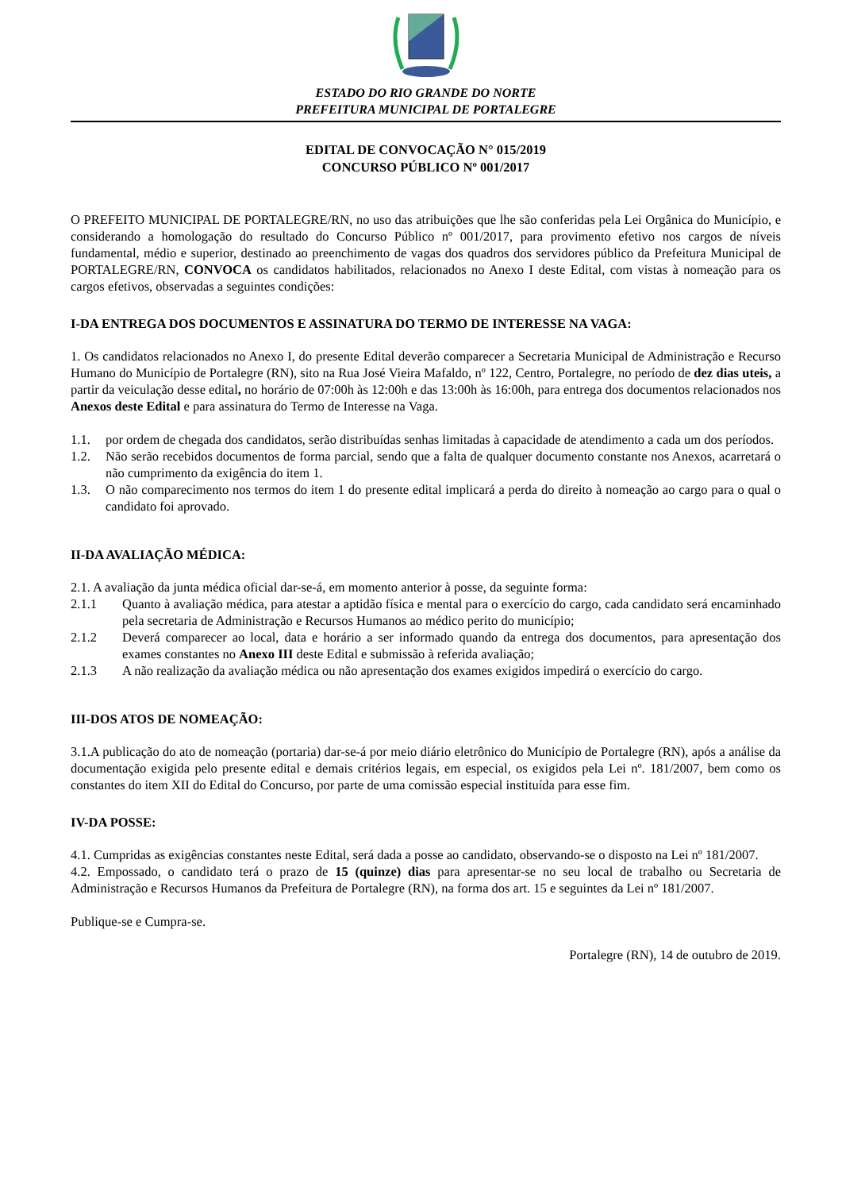ESTADO DO RIO GRANDE DO NORTE
PREFEITURA MUNICIPAL DE PORTALEGRE
EDITAL DE CONVOCAÇÃO N° 015/2019
CONCURSO PÚBLICO Nº 001/2017
O PREFEITO MUNICIPAL DE PORTALEGRE/RN, no uso das atribuições que lhe são conferidas pela Lei Orgânica do Município, e considerando a homologação do resultado do Concurso Público nº 001/2017, para provimento efetivo nos cargos de níveis fundamental, médio e superior, destinado ao preenchimento de vagas dos quadros dos servidores público da Prefeitura Municipal de PORTALEGRE/RN, CONVOCA os candidatos habilitados, relacionados no Anexo I deste Edital, com vistas à nomeação para os cargos efetivos, observadas a seguintes condições:
I-DA ENTREGA DOS DOCUMENTOS E ASSINATURA DO TERMO DE INTERESSE NA VAGA:
1. Os candidatos relacionados no Anexo I, do presente Edital deverão comparecer a Secretaria Municipal de Administração e Recurso Humano do Município de Portalegre (RN), sito na Rua José Vieira Mafaldo, nº 122, Centro, Portalegre, no período de dez dias uteis, a partir da veiculação desse edital, no horário de 07:00h às 12:00h e das 13:00h às 16:00h, para entrega dos documentos relacionados nos Anexos deste Edital e para assinatura do Termo de Interesse na Vaga.
1.1. por ordem de chegada dos candidatos, serão distribuídas senhas limitadas à capacidade de atendimento a cada um dos períodos.
1.2. Não serão recebidos documentos de forma parcial, sendo que a falta de qualquer documento constante nos Anexos, acarretará o não cumprimento da exigência do item 1.
1.3. O não comparecimento nos termos do item 1 do presente edital implicará a perda do direito à nomeação ao cargo para o qual o candidato foi aprovado.
II-DA AVALIAÇÃO MÉDICA:
2.1. A avaliação da junta médica oficial dar-se-á, em momento anterior à posse, da seguinte forma:
2.1.1 Quanto à avaliação médica, para atestar a aptidão física e mental para o exercício do cargo, cada candidato será encaminhado pela secretaria de Administração e Recursos Humanos ao médico perito do município;
2.1.2 Deverá comparecer ao local, data e horário a ser informado quando da entrega dos documentos, para apresentação dos exames constantes no Anexo III deste Edital e submissão à referida avaliação;
2.1.3 A não realização da avaliação médica ou não apresentação dos exames exigidos impedirá o exercício do cargo.
III-DOS ATOS DE NOMEAÇÃO:
3.1.A publicação do ato de nomeação (portaria) dar-se-á por meio diário eletrônico do Município de Portalegre (RN), após a análise da documentação exigida pelo presente edital e demais critérios legais, em especial, os exigidos pela Lei nº. 181/2007, bem como os constantes do item XII do Edital do Concurso, por parte de uma comissão especial instituída para esse fim.
IV-DA POSSE:
4.1. Cumpridas as exigências constantes neste Edital, será dada a posse ao candidato, observando-se o disposto na Lei nº 181/2007.
4.2. Empossado, o candidato terá o prazo de 15 (quinze) dias para apresentar-se no seu local de trabalho ou Secretaria de Administração e Recursos Humanos da Prefeitura de Portalegre (RN), na forma dos art. 15 e seguintes da Lei nº 181/2007.
Publique-se e Cumpra-se.
Portalegre (RN), 14 de outubro de 2019.